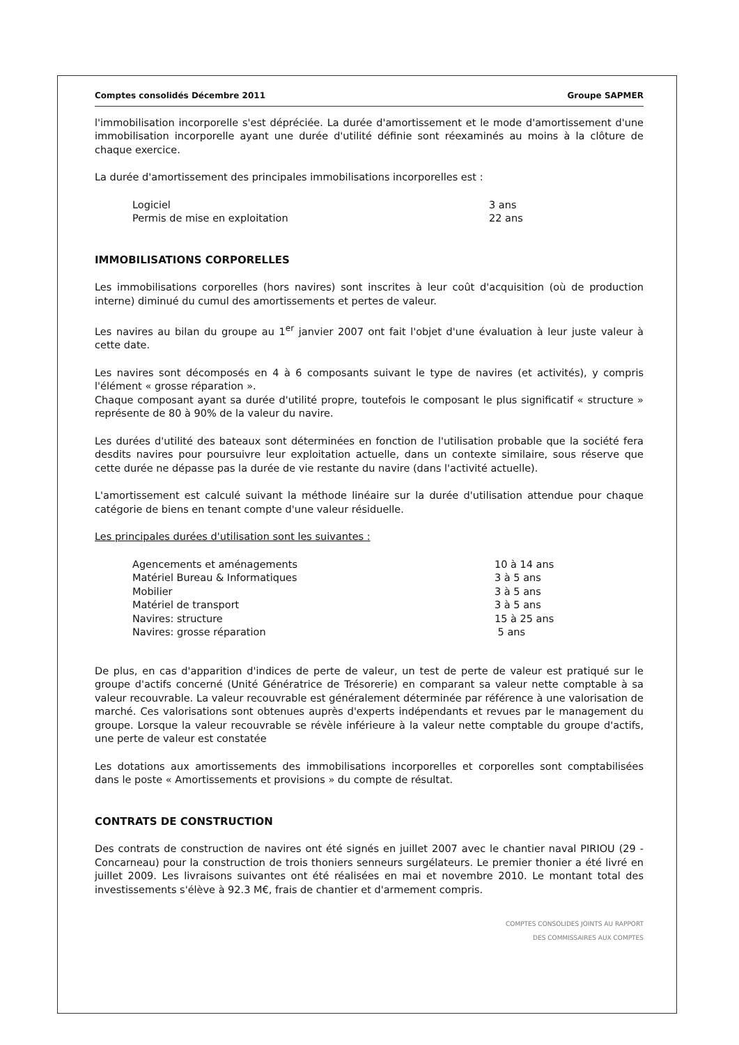Comptes consolidés Décembre 2011 Groupe SAPMER
l'immobilisation incorporelle s'est dépréciée. La durée d'amortissement et le mode d'amortissement d'une immobilisation incorporelle ayant une durée d'utilité définie sont réexaminés au moins à la clôture de chaque exercice.
La durée d'amortissement des principales immobilisations incorporelles est :
| Logiciel | 3 ans |
| Permis de mise en exploitation | 22 ans |
IMMOBILISATIONS CORPORELLES
Les immobilisations corporelles (hors navires) sont inscrites à leur coût d'acquisition (où de production interne) diminué du cumul des amortissements et pertes de valeur.
Les navires au bilan du groupe au 1<sup>er</sup> janvier 2007 ont fait l'objet d'une évaluation à leur juste valeur à cette date.
Les navires sont décomposés en 4 à 6 composants suivant le type de navires (et activités), y compris l'élément « grosse réparation ».
Chaque composant ayant sa durée d'utilité propre, toutefois le composant le plus significatif « structure » représente de 80 à 90% de la valeur du navire.
Les durées d'utilité des bateaux sont déterminées en fonction de l'utilisation probable que la société fera desdits navires pour poursuivre leur exploitation actuelle, dans un contexte similaire, sous réserve que cette durée ne dépasse pas la durée de vie restante du navire (dans l'activité actuelle).
L'amortissement est calculé suivant la méthode linéaire sur la durée d'utilisation attendue pour chaque catégorie de biens en tenant compte d'une valeur résiduelle.
Les principales durées d'utilisation sont les suivantes :
| Agencements et aménagements | 10 à 14 ans |
| Matériel Bureau & Informatiques | 3 à 5 ans |
| Mobilier | 3 à 5 ans |
| Matériel de transport | 3 à 5 ans |
| Navires: structure | 15 à 25 ans |
| Navires: grosse réparation | 5 ans |
De plus, en cas d'apparition d'indices de perte de valeur, un test de perte de valeur est pratiqué sur le groupe d'actifs concerné (Unité Génératrice de Trésorerie) en comparant sa valeur nette comptable à sa valeur recouvrable. La valeur recouvrable est généralement déterminée par référence à une valorisation de marché. Ces valorisations sont obtenues auprès d'experts indépendants et revues par le management du groupe. Lorsque la valeur recouvrable se révèle inférieure à la valeur nette comptable du groupe d'actifs, une perte de valeur est constatée
Les dotations aux amortissements des immobilisations incorporelles et corporelles sont comptabilisées dans le poste « Amortissements et provisions » du compte de résultat.
CONTRATS DE CONSTRUCTION
Des contrats de construction de navires ont été signés en juillet 2007 avec le chantier naval PIRIOU (29 - Concarneau) pour la construction de trois thoniers senneurs surgélateurs. Le premier thonier a été livré en juillet 2009. Les livraisons suivantes ont été réalisées en mai et novembre 2010. Le montant total des investissements s'élève à 92.3 M€, frais de chantier et d'armement compris.
COMPTES CONSOLIDES JOINTS AU RAPPORT
DES COMMISSAIRES AUX COMPTES